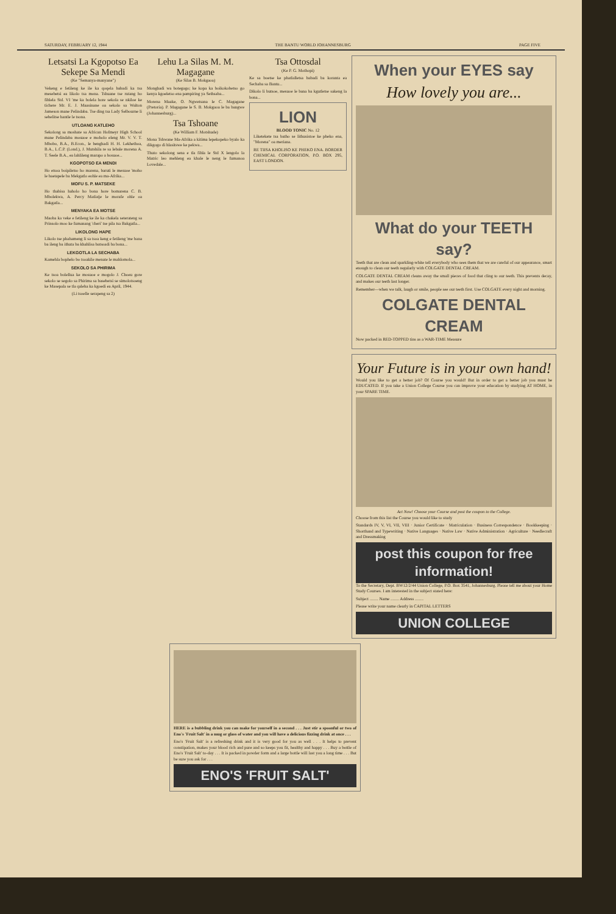SATURDAY, FEBRUARY 12, 1944 THE BANTU WORLD JOHANNESBURG PAGE FIVE
Letsatsi La Kgopotso Ea Sekepe Sa Mendi
(Ke "Semanya-manyane")
Vekeng e fetileng ke ile ka qoqela babadi ka tsa mesebetsi ea likolo tsa mona. Tshuane tse rutang ho fihlela Std. VI 'me ka bolela hore sekola se nkiloe ke tichere Mr. E. J. Maasinane oa sekolo sa Walton Jameson mane Pelindaba. Tse ding tsa Lady Selbourne li sebelitse hantle le tsona.
UTLOANG KATLEHO
Sekolong sa moshate sa African Hofmeyr High School mane Pelindaba mosuoe e moholo eleng Mr. V. V. T. Mbobo, B.A., B.Econ., le benghadi H. H. Lekhethoa, B.A., L.C.P. (Lond.), J. Mutshila re sa lebale morena A. T. Seele B.A., ea lahlileng marapo a bosuoe...
KGOPOTSO EA MENDI
Ho etsoa boipiletso ho marena, baruti le mesuoe 'moho le baetapele ba Mekgatlo eohle ea ma-Afrika...
MOFU S. P. MATSEKE
Ho thabisa haholo ho bona hore bomarena C. B. Mbolekwa, A. Percy Matlatje le morafe ohle oa Bakgatla...
MENYAKA EA MOTSE
Maoba ka veke e fetileng ke ile ka chakela seterateng sa Prinsolo moo ke fumanang 'cheri' tse pila tsa Bakgatla...
LIKOLONG HAPE
Likolo tse phahameng li sa tsoa keng e fetileng 'me bana ba ileng ba ithuta ba khahlisa batsoadi ba bona...
LEKGOTLA LA SECHABA
Kamehla bophelo bo tsoakile menate le mahlomola...
SEKOLO SA PHIRIMA
Ke tsoa bolellua ke mosuoe e mogolo J. Choeu gore sekolo se segolo sa Phirima sa basebetsi se simolotsoeng ke Masepala se tla qaleha ka kgoedi ea April, 1944.
(Li tsoelle serapeng sa 2)
Lehu La Silas M. M. Magagane
(Ke Silas B. Mokgaoa)
Monghadi wa botegago; ke kopa ka boikokobetso go kenya kgoeletso ena pampiring ya Sethsaba...
Morena Maake, O. Ngwetsana le C. Magagane (Pretoria). P. Magagane le S. B. Mokgaoa le ba bangwe (Johannesburg)...
Tsa Tshoane
(Ke William F. Motshude)
Mona Tshwane Ma-Afrika a kitima lepekopeko byalo ka dikgogo di hlasitswe ke pekwa...
Thuto sekolong sena e tla fihla le Std X lengolo la Matric leo mehleng ea khale le neng le fumanoa Lovedale...
Tsa Ottosdal
(Ke P. G. Mothopi)
Ke sa boetse ke phatlalletsa babadi ba koranta ea Sechaba sa Bantu...
Dikolo li butsoe, mesuoe le bana ba kgutletse sakeng la bona...
LION
BLOOD TONIC No. 12
Liketekete tsa batho se lithusistoe ke pheko ena, "Morena" oa meriana.
RE TIISA KHOLISO KE PHEKO ENA. BORDER CHEMICAL CORPORATION, P.O. BOX 295, EAST LONDON.
When your EYES say
How lovely you are...
What do your TEETH say?
Teeth that are clean and sparkling-white tell everybody who sees them that we are careful of our appearance, smart enough to clean our teeth regularly with COLGATE DENTAL CREAM.
COLGATE DENTAL CREAM cleans away the small pieces of food that cling to our teeth. This prevents decay, and makes our teeth last longer.
Remember—when we talk, laugh or smile, people see our teeth first. Use COLGATE every night and morning.
COLGATE DENTAL CREAM
Now packed in RED-TOPPED tins as a WAR-TIME Measure
Your Future is in your own hand!
Would you like to get a better job? Of Course you would! But in order to get a better job you must be EDUCATED. If you take a Union College Course you can improve your education by studying AT HOME, in your SPARE TIME.
Act Now! Choose your Course and post the coupon to the College.
Choose from this list the Course you would like to study
Standards IV, V, VI, VII, VIII · Junior Certificate · Matriculation · Business Correspondence · Bookkeeping · Shorthand and Typewriting · Native Languages · Native Law · Native Administration · Agriculture · Needlecraft and Dressmaking
post this coupon for free information!
To the Secretary, Dept. BW12/2/44 Union College, P.O. Box 3541, Johannesburg. Please tell me about your Home Study Courses. I am interested in the subject stated here:
Subject ........ Name ........ Address ........
Please write your name clearly in CAPITAL LETTERS
UNION COLLEGE
HERE is a bubbling drink you can make for yourself in a second . . . Just stir a spoonful or two of Eno's 'Fruit Salt' in a mug or glass of water and you will have a delicious fizzing drink at once . . .
Eno's 'Fruit Salt' is a refreshing drink and it is very good for you as well . . . It helps to prevent constipation, makes your blood rich and pure and so keeps you fit, healthy and happy . . . Buy a bottle of Eno's 'Fruit Salt' to-day . . . It is packed in powder form and a large bottle will last you a long time . . . But be sure you ask for . . .
ENO'S 'FRUIT SALT'